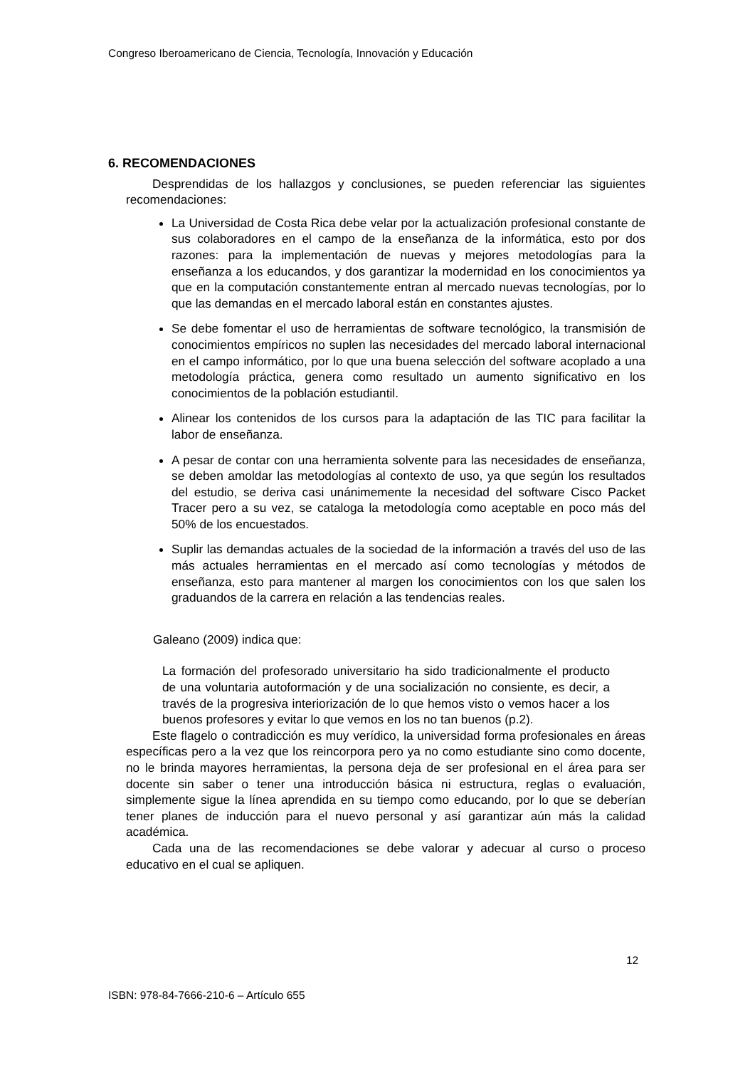Congreso Iberoamericano de Ciencia, Tecnología, Innovación y Educación
6. RECOMENDACIONES
Desprendidas de los hallazgos y conclusiones, se pueden referenciar las siguientes recomendaciones:
La Universidad de Costa Rica debe velar por la actualización profesional constante de sus colaboradores en el campo de la enseñanza de la informática, esto por dos razones: para la implementación de nuevas y mejores metodologías para la enseñanza a los educandos, y dos garantizar la modernidad en los conocimientos ya que en la computación constantemente entran al mercado nuevas tecnologías, por lo que las demandas en el mercado laboral están en constantes ajustes.
Se debe fomentar el uso de herramientas de software tecnológico, la transmisión de conocimientos empíricos no suplen las necesidades del mercado laboral internacional en el campo informático, por lo que una buena selección del software acoplado a una metodología práctica, genera como resultado un aumento significativo en los conocimientos de la población estudiantil.
Alinear los contenidos de los cursos para la adaptación de las TIC para facilitar la labor de enseñanza.
A pesar de contar con una herramienta solvente para las necesidades de enseñanza, se deben amoldar las metodologías al contexto de uso, ya que según los resultados del estudio, se deriva casi unánimemente la necesidad del software Cisco Packet Tracer pero a su vez, se cataloga la metodología como aceptable en poco más del 50% de los encuestados.
Suplir las demandas actuales de la sociedad de la información a través del uso de las más actuales herramientas en el mercado así como tecnologías y métodos de enseñanza, esto para mantener al margen los conocimientos con los que salen los graduandos de la carrera en relación a las tendencias reales.
Galeano (2009) indica que:
La formación del profesorado universitario ha sido tradicionalmente el producto de una voluntaria autoformación y de una socialización no consiente, es decir, a través de la progresiva interiorización de lo que hemos visto o vemos hacer a los buenos profesores y evitar lo que vemos en los no tan buenos (p.2).
Este flagelo o contradicción es muy verídico, la universidad forma profesionales en áreas específicas pero a la vez que los reincorpora pero ya no como estudiante sino como docente, no le brinda mayores herramientas, la persona deja de ser profesional en el área para ser docente sin saber o tener una introducción básica ni estructura, reglas o evaluación, simplemente sigue la línea aprendida en su tiempo como educando, por lo que se deberían tener planes de inducción para el nuevo personal y así garantizar aún más la calidad académica.
Cada una de las recomendaciones se debe valorar y adecuar al curso o proceso educativo en el cual se apliquen.
12
ISBN: 978-84-7666-210-6 – Artículo 655